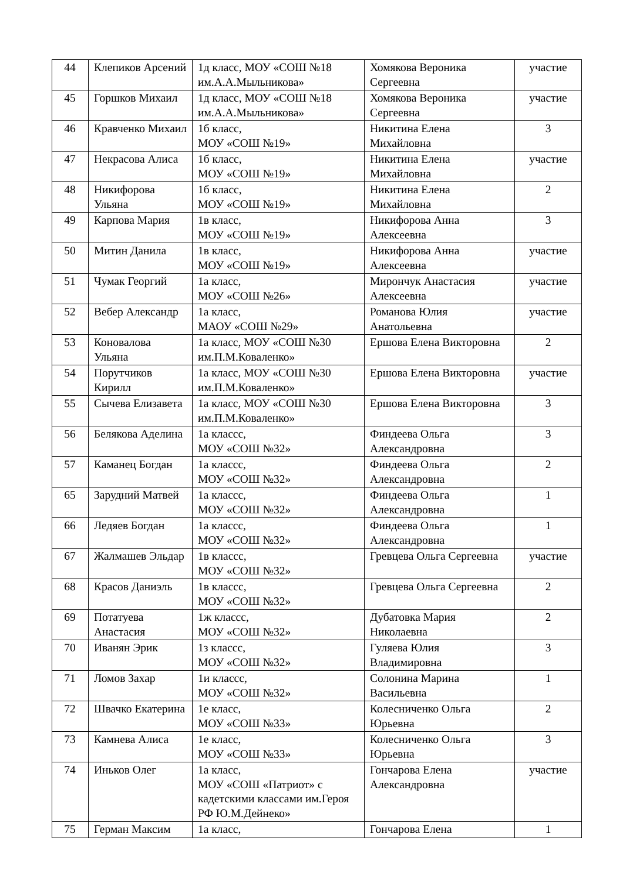| 44 | Клепиков Арсений | 1д класс, МОУ «СОШ №18 им.А.А.Мыльникова» | Хомякова Вероника Сергеевна | участие |
| 45 | Горшков Михаил | 1д класс, МОУ «СОШ №18 им.А.А.Мыльникова» | Хомякова Вероника Сергеевна | участие |
| 46 | Кравченко Михаил | 1б класс, МОУ «СОШ №19» | Никитина Елена Михайловна | 3 |
| 47 | Некрасова Алиса | 1б класс, МОУ «СОШ №19» | Никитина Елена Михайловна | участие |
| 48 | Никифорова Ульяна | 1б класс, МОУ «СОШ №19» | Никитина Елена Михайловна | 2 |
| 49 | Карпова Мария | 1в класс, МОУ «СОШ №19» | Никифорова Анна Алексеевна | 3 |
| 50 | Митин Данила | 1в класс, МОУ «СОШ №19» | Никифорова Анна Алексеевна | участие |
| 51 | Чумак Георгий | 1а класс, МОУ «СОШ №26» | Мирончук Анастасия Алексеевна | участие |
| 52 | Вебер Александр | 1а класс, МАОУ «СОШ №29» | Романова Юлия Анатольевна | участие |
| 53 | Коновалова Ульяна | 1а класс, МОУ «СОШ №30 им.П.М.Коваленко» | Ершова Елена Викторовна | 2 |
| 54 | Порутчиков Кирилл | 1а класс, МОУ «СОШ №30 им.П.М.Коваленко» | Ершова Елена Викторовна | участие |
| 55 | Сычева Елизавета | 1а класс, МОУ «СОШ №30 им.П.М.Коваленко» | Ершова Елена Викторовна | 3 |
| 56 | Белякова Аделина | 1а классс, МОУ «СОШ №32» | Финдеева Ольга Александровна | 3 |
| 57 | Каманец Богдан | 1а классс, МОУ «СОШ №32» | Финдеева Ольга Александровна | 2 |
| 65 | Зарудний Матвей | 1а классс, МОУ «СОШ №32» | Финдеева Ольга Александровна | 1 |
| 66 | Ледяев Богдан | 1а классс, МОУ «СОШ №32» | Финдеева Ольга Александровна | 1 |
| 67 | Жалмашев Эльдар | 1в классс, МОУ «СОШ №32» | Гревцева Ольга Сергеевна | участие |
| 68 | Красов Даниэль | 1в классс, МОУ «СОШ №32» | Гревцева Ольга Сергеевна | 2 |
| 69 | Потатуева Анастасия | 1ж классс, МОУ «СОШ №32» | Дубатовка Мария Николаевна | 2 |
| 70 | Иванян Эрик | 1з классс, МОУ «СОШ №32» | Гуляева Юлия Владимировна | 3 |
| 71 | Ломов Захар | 1и классс, МОУ «СОШ №32» | Солонина Марина Васильевна | 1 |
| 72 | Швачко Екатерина | 1е класс, МОУ «СОШ №33» | Колесниченко Ольга Юрьевна | 2 |
| 73 | Камнева Алиса | 1е класс, МОУ «СОШ №33» | Колесниченко Ольга Юрьевна | 3 |
| 74 | Иньков Олег | 1а класс, МОУ «СОШ «Патриот» с кадетскими классами им.Героя РФ Ю.М.Дейнеко» | Гончарова Елена Александровна | участие |
| 75 | Герман Максим | 1а класс, | Гончарова Елена | 1 |